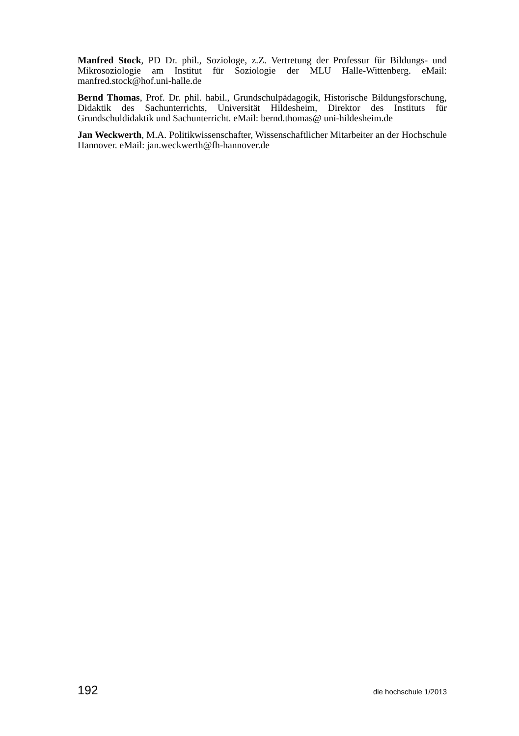Manfred Stock, PD Dr. phil., Soziologe, z.Z. Vertretung der Professur für Bildungs- und Mikrosoziologie am Institut für Soziologie der MLU Halle-Wittenberg. eMail: manfred.stock@hof.uni-halle.de
Bernd Thomas, Prof. Dr. phil. habil., Grundschulpädagogik, Historische Bildungsforschung, Didaktik des Sachunterrichts, Universität Hildesheim, Direktor des Instituts für Grundschuldidaktik und Sachunterricht. eMail: bernd.thomas@ uni-hildesheim.de
Jan Weckwerth, M.A. Politikwissenschafter, Wissenschaftlicher Mitarbeiter an der Hochschule Hannover. eMail: jan.weckwerth@fh-hannover.de
192 die hochschule 1/2013